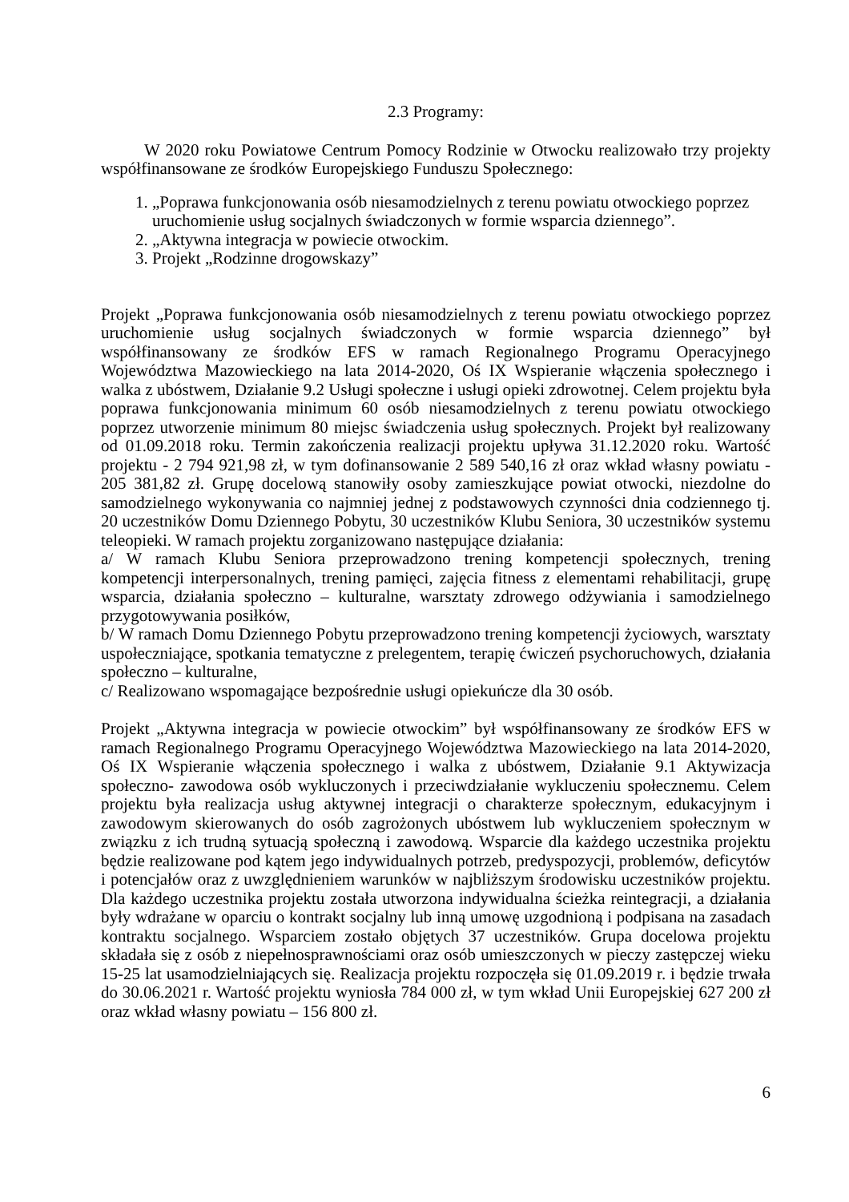2.3 Programy:
W 2020 roku Powiatowe Centrum Pomocy Rodzinie w Otwocku realizowało trzy projekty współfinansowane ze środków Europejskiego Funduszu Społecznego:
1. „Poprawa funkcjonowania osób niesamodzielnych z terenu powiatu otwockiego poprzez uruchomienie usług socjalnych świadczonych w formie wsparcia dziennego”.
2. „Aktywna integracja w powiecie otwockim.
3. Projekt „Rodzinne drogowskazy”
Projekt „Poprawa funkcjonowania osób niesamodzielnych z terenu powiatu otwockiego poprzez uruchomienie usług socjalnych świadczonych w formie wsparcia dziennego” był współfinansowany ze środków EFS w ramach Regionalnego Programu Operacyjnego Województwa Mazowieckiego na lata 2014-2020, Oś IX Wspieranie włączenia społecznego i walka z ubóstwem, Działanie 9.2 Usługi społeczne i usługi opieki zdrowotnej. Celem projektu była poprawa funkcjonowania minimum 60 osób niesamodzielnych z terenu powiatu otwockiego poprzez utworzenie minimum 80 miejsc świadczenia usług społecznych. Projekt był realizowany od 01.09.2018 roku. Termin zakończenia realizacji projektu upływa 31.12.2020 roku. Wartość projektu - 2 794 921,98 zł, w tym dofinansowanie 2 589 540,16 zł oraz wkład własny powiatu - 205 381,82 zł. Grupę docelową stanowiły osoby zamieszkujące powiat otwocki, niezdolne do samodzielnego wykonywania co najmniej jednej z podstawowych czynności dnia codziennego tj. 20 uczestników Domu Dziennego Pobytu, 30 uczestników Klubu Seniora, 30 uczestników systemu teleopieki. W ramach projektu zorganizowano następujące działania:
a/ W ramach Klubu Seniora przeprowadzono trening kompetencji społecznych, trening kompetencji interpersonalnych, trening pamięci, zajęcia fitness z elementami rehabilitacji, grupę wsparcia, działania społeczno – kulturalne, warsztaty zdrowego odżywiania i samodzielnego przygotowywania posiłków,
b/ W ramach Domu Dziennego Pobytu przeprowadzono trening kompetencji życiowych, warsztaty uspołeczniające, spotkania tematyczne z prelegentem, terapię ćwiczeń psychoruchowych, działania społeczno – kulturalne,
c/ Realizowano wspomagające bezpośrednie usługi opiekuńcze dla 30 osób.
Projekt „Aktywna integracja w powiecie otwockim” był współfinansowany ze środków EFS w ramach Regionalnego Programu Operacyjnego Województwa Mazowieckiego na lata 2014-2020, Oś IX Wspieranie włączenia społecznego i walka z ubóstwem, Działanie 9.1 Aktywizacja społeczno- zawodowa osób wykluczonych i przeciwdziałanie wykluczeniu społecznemu. Celem projektu była realizacja usług aktywnej integracji o charakterze społecznym, edukacyjnym i zawodowym skierowanych do osób zagrożonych ubóstwem lub wykluczeniem społecznym w związku z ich trudną sytuacją społeczną i zawodową. Wsparcie dla każdego uczestnika projektu będzie realizowane pod kątem jego indywidualnych potrzeb, predyspozycji, problemów, deficytów i potencjałów oraz z uwzględnieniem warunków w najbliższym środowisku uczestników projektu. Dla każdego uczestnika projektu została utworzona indywidualna ścieżka reintegracji, a działania były wdrażane w oparciu o kontrakt socjalny lub inną umowę uzgodnioną i podpisana na zasadach kontraktu socjalnego. Wsparciem zostało objętych 37 uczestników. Grupa docelowa projektu składała się z osób z niepełnosprawnościami oraz osób umieszczonych w pieczy zastępczej wieku 15-25 lat usamodzielniających się. Realizacja projektu rozpoczęła się 01.09.2019 r. i będzie trwała do 30.06.2021 r. Wartość projektu wyniosła 784 000 zł, w tym wkład Unii Europejskiej 627 200 zł oraz wkład własny powiatu – 156 800 zł.
6